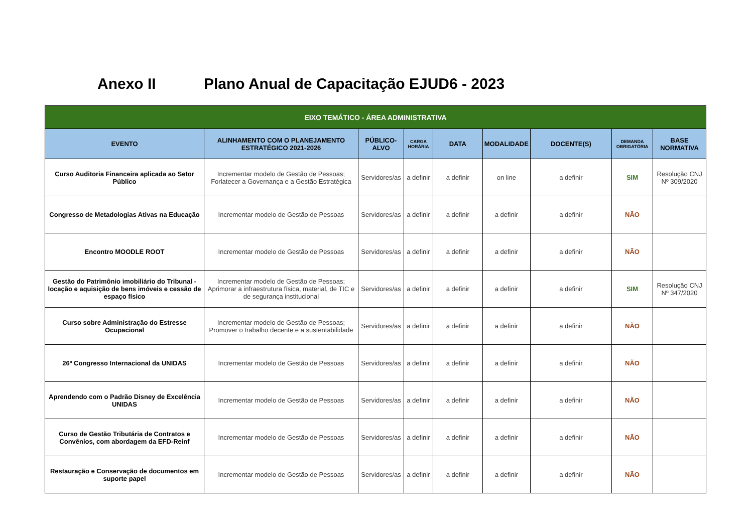Anexo II Plano Anual de Capacitação EJUD6 - 2023
| EIXO TEMÁTICO - ÁREA ADMINISTRATIVA | | | | | | | | |
| --- | --- | --- | --- | --- | --- | --- | --- | --- |
| EVENTO | ALINHAMENTO COM O PLANEJAMENTO ESTRATÉGICO 2021-2026 | PÚBLICO-ALVO | CARGA HORÁRIA | DATA | MODALIDADE | DOCENTE(S) | DEMANDA OBRIGATÓRIA | BASE NORMATIVA |
| Curso Auditoria Financeira aplicada ao Setor Público | Incrementar modelo de Gestão de Pessoas; Forlatecer a Governança e a Gestão Estratégica | Servidores/as | a definir | a definir | on line | a definir | SIM | Resolução CNJ Nº 309/2020 |
| Congresso de Metadologias Ativas na Educação | Incrementar modelo de Gestão de Pessoas | Servidores/as | a definir | a definir | a definir | a definir | NÃO | |
| Encontro MOODLE ROOT | Incrementar modelo de Gestão de Pessoas | Servidores/as | a definir | a definir | a definir | a definir | NÃO | |
| Gestão do Patrimônio imobiliário do Tribunal - locação e aquisição de bens imóveis e cessão de espaço físico | Incrementar modelo de Gestão de Pessoas; Aprimorar a infraestrutura física, material, de TIC e de segurança institucional | Servidores/as | a definir | a definir | a definir | a definir | SIM | Resolução CNJ Nº 347/2020 |
| Curso sobre Administração do Estresse Ocupacional | Incrementar modelo de Gestão de Pessoas; Promover o trabalho decente e a sustentabilidade | Servidores/as | a definir | a definir | a definir | a definir | NÃO | |
| 26º Congresso Internacional da UNIDAS | Incrementar modelo de Gestão de Pessoas | Servidores/as | a definir | a definir | a definir | a definir | NÃO | |
| Aprendendo com o Padrão Disney de Excelência UNIDAS | Incrementar modelo de Gestão de Pessoas | Servidores/as | a definir | a definir | a definir | a definir | NÃO | |
| Curso de Gestão Tributária de Contratos e Convênios, com abordagem da EFD-Reinf | Incrementar modelo de Gestão de Pessoas | Servidores/as | a definir | a definir | a definir | a definir | NÃO | |
| Restauração e Conservação de documentos em suporte papel | Incrementar modelo de Gestão de Pessoas | Servidores/as | a definir | a definir | a definir | a definir | NÃO | |